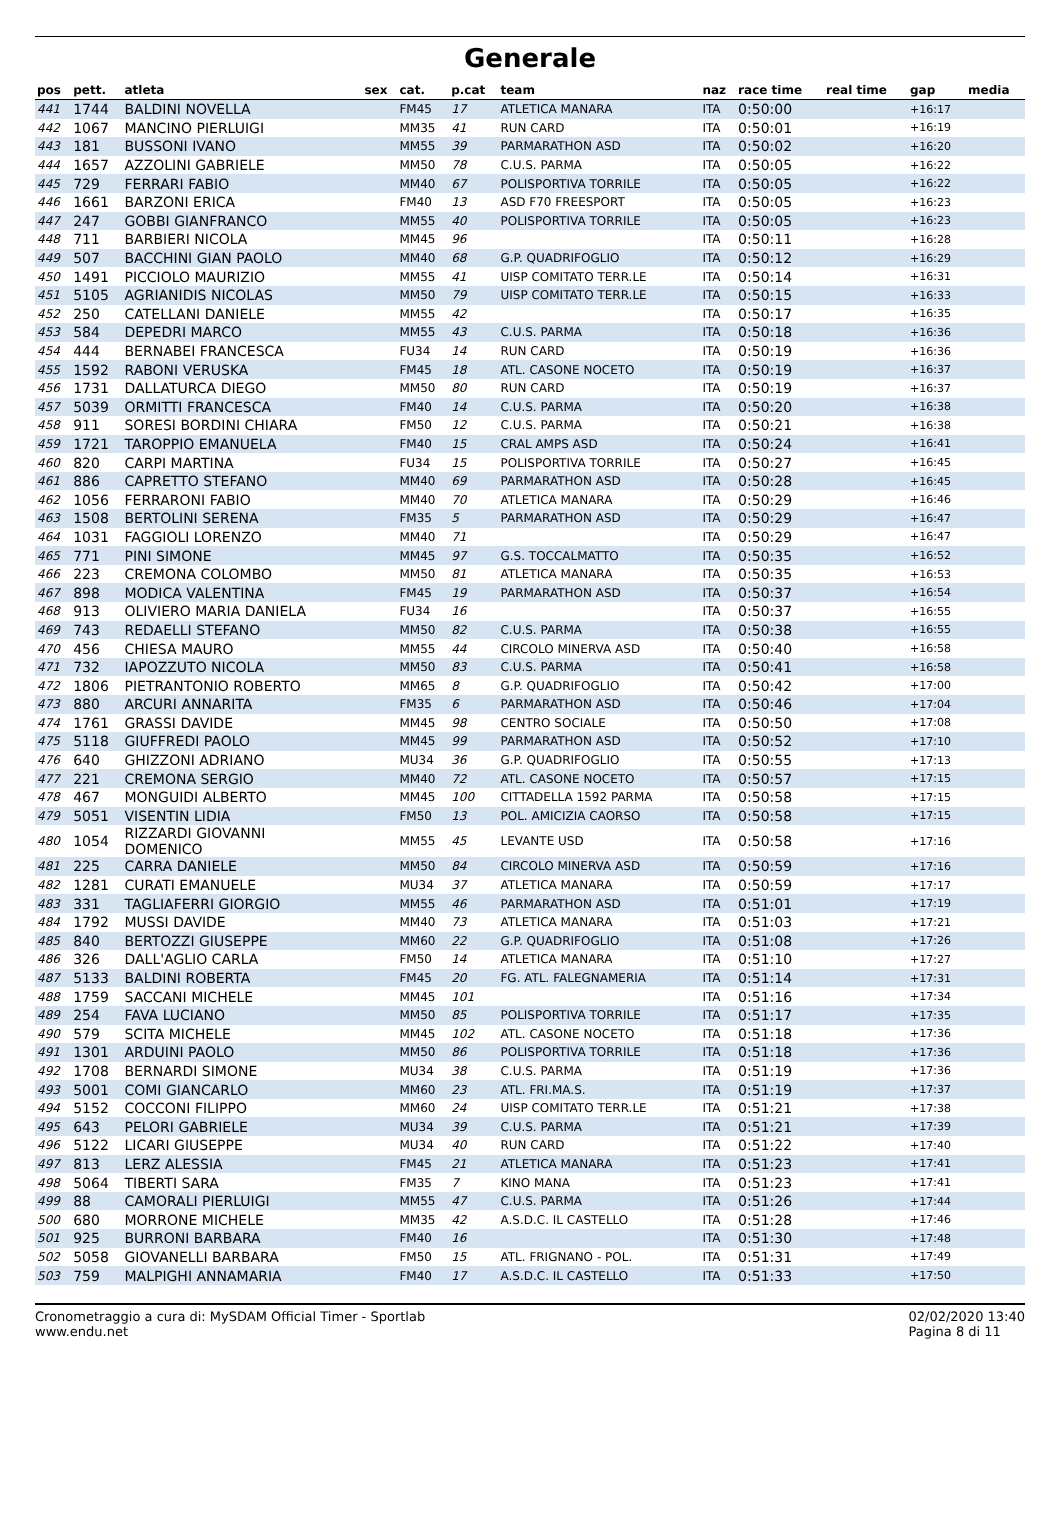Generale
| pos | pett. | atleta | sex | cat. | p.cat | team | naz | race time | real time | gap | media |
| --- | --- | --- | --- | --- | --- | --- | --- | --- | --- | --- | --- |
| 441 | 1744 | BALDINI NOVELLA | | FM45 | 17 | ATLETICA MANARA | ITA | 0:50:00 | | +16:17 | |
| 442 | 1067 | MANCINO PIERLUIGI | | MM35 | 41 | RUN CARD | ITA | 0:50:01 | | +16:19 | |
| 443 | 181 | BUSSONI IVANO | | MM55 | 39 | PARMARATHON ASD | ITA | 0:50:02 | | +16:20 | |
| 444 | 1657 | AZZOLINI GABRIELE | | MM50 | 78 | C.U.S. PARMA | ITA | 0:50:05 | | +16:22 | |
| 445 | 729 | FERRARI FABIO | | MM40 | 67 | POLISPORTIVA TORRILE | ITA | 0:50:05 | | +16:22 | |
| 446 | 1661 | BARZONI ERICA | | FM40 | 13 | ASD F70 FREESPORT | ITA | 0:50:05 | | +16:23 | |
| 447 | 247 | GOBBI GIANFRANCO | | MM55 | 40 | POLISPORTIVA TORRILE | ITA | 0:50:05 | | +16:23 | |
| 448 | 711 | BARBIERI NICOLA | | MM45 | 96 | | ITA | 0:50:11 | | +16:28 | |
| 449 | 507 | BACCHINI GIAN PAOLO | | MM40 | 68 | G.P. QUADRIFOGLIO | ITA | 0:50:12 | | +16:29 | |
| 450 | 1491 | PICCIOLO MAURIZIO | | MM55 | 41 | UISP COMITATO TERR.LE | ITA | 0:50:14 | | +16:31 | |
| 451 | 5105 | AGRIANIDIS NICOLAS | | MM50 | 79 | UISP COMITATO TERR.LE | ITA | 0:50:15 | | +16:33 | |
| 452 | 250 | CATELLANI DANIELE | | MM55 | 42 | | ITA | 0:50:17 | | +16:35 | |
| 453 | 584 | DEPEDRI MARCO | | MM55 | 43 | C.U.S. PARMA | ITA | 0:50:18 | | +16:36 | |
| 454 | 444 | BERNABEI FRANCESCA | | FU34 | 14 | RUN CARD | ITA | 0:50:19 | | +16:36 | |
| 455 | 1592 | RABONI VERUSKA | | FM45 | 18 | ATL. CASONE NOCETO | ITA | 0:50:19 | | +16:37 | |
| 456 | 1731 | DALLATURCA DIEGO | | MM50 | 80 | RUN CARD | ITA | 0:50:19 | | +16:37 | |
| 457 | 5039 | ORMITTI FRANCESCA | | FM40 | 14 | C.U.S. PARMA | ITA | 0:50:20 | | +16:38 | |
| 458 | 911 | SORESI BORDINI CHIARA | | FM50 | 12 | C.U.S. PARMA | ITA | 0:50:21 | | +16:38 | |
| 459 | 1721 | TAROPPIO EMANUELA | | FM40 | 15 | CRAL AMPS ASD | ITA | 0:50:24 | | +16:41 | |
| 460 | 820 | CARPI MARTINA | | FU34 | 15 | POLISPORTIVA TORRILE | ITA | 0:50:27 | | +16:45 | |
| 461 | 886 | CAPRETTO STEFANO | | MM40 | 69 | PARMARATHON ASD | ITA | 0:50:28 | | +16:45 | |
| 462 | 1056 | FERRARONI FABIO | | MM40 | 70 | ATLETICA MANARA | ITA | 0:50:29 | | +16:46 | |
| 463 | 1508 | BERTOLINI SERENA | | FM35 | 5 | PARMARATHON ASD | ITA | 0:50:29 | | +16:47 | |
| 464 | 1031 | FAGGIOLI LORENZO | | MM40 | 71 | | ITA | 0:50:29 | | +16:47 | |
| 465 | 771 | PINI SIMONE | | MM45 | 97 | G.S. TOCCALMATTO | ITA | 0:50:35 | | +16:52 | |
| 466 | 223 | CREMONA COLOMBO | | MM50 | 81 | ATLETICA MANARA | ITA | 0:50:35 | | +16:53 | |
| 467 | 898 | MODICA VALENTINA | | FM45 | 19 | PARMARATHON ASD | ITA | 0:50:37 | | +16:54 | |
| 468 | 913 | OLIVIERO MARIA DANIELA | | FU34 | 16 | | ITA | 0:50:37 | | +16:55 | |
| 469 | 743 | REDAELLI STEFANO | | MM50 | 82 | C.U.S. PARMA | ITA | 0:50:38 | | +16:55 | |
| 470 | 456 | CHIESA MAURO | | MM55 | 44 | CIRCOLO MINERVA ASD | ITA | 0:50:40 | | +16:58 | |
| 471 | 732 | IAPOZZUTO NICOLA | | MM50 | 83 | C.U.S. PARMA | ITA | 0:50:41 | | +16:58 | |
| 472 | 1806 | PIETRANTONIO ROBERTO | | MM65 | 8 | G.P. QUADRIFOGLIO | ITA | 0:50:42 | | +17:00 | |
| 473 | 880 | ARCURI ANNARITA | | FM35 | 6 | PARMARATHON ASD | ITA | 0:50:46 | | +17:04 | |
| 474 | 1761 | GRASSI DAVIDE | | MM45 | 98 | CENTRO SOCIALE | ITA | 0:50:50 | | +17:08 | |
| 475 | 5118 | GIUFFREDI PAOLO | | MM45 | 99 | PARMARATHON ASD | ITA | 0:50:52 | | +17:10 | |
| 476 | 640 | GHIZZONI ADRIANO | | MU34 | 36 | G.P. QUADRIFOGLIO | ITA | 0:50:55 | | +17:13 | |
| 477 | 221 | CREMONA SERGIO | | MM40 | 72 | ATL. CASONE NOCETO | ITA | 0:50:57 | | +17:15 | |
| 478 | 467 | MONGUIDI ALBERTO | | MM45 | 100 | CITTADELLA 1592 PARMA | ITA | 0:50:58 | | +17:15 | |
| 479 | 5051 | VISENTIN LIDIA | | FM50 | 13 | POL. AMICIZIA CAORSO | ITA | 0:50:58 | | +17:15 | |
| 480 | 1054 | RIZZARDI GIOVANNI DOMENICO | | MM55 | 45 | LEVANTE USD | ITA | 0:50:58 | | +17:16 | |
| 481 | 225 | CARRA DANIELE | | MM50 | 84 | CIRCOLO MINERVA ASD | ITA | 0:50:59 | | +17:16 | |
| 482 | 1281 | CURATI EMANUELE | | MU34 | 37 | ATLETICA MANARA | ITA | 0:50:59 | | +17:17 | |
| 483 | 331 | TAGLIAFERRI GIORGIO | | MM55 | 46 | PARMARATHON ASD | ITA | 0:51:01 | | +17:19 | |
| 484 | 1792 | MUSSI DAVIDE | | MM40 | 73 | ATLETICA MANARA | ITA | 0:51:03 | | +17:21 | |
| 485 | 840 | BERTOZZI GIUSEPPE | | MM60 | 22 | G.P. QUADRIFOGLIO | ITA | 0:51:08 | | +17:26 | |
| 486 | 326 | DALL'AGLIO CARLA | | FM50 | 14 | ATLETICA MANARA | ITA | 0:51:10 | | +17:27 | |
| 487 | 5133 | BALDINI ROBERTA | | FM45 | 20 | FG. ATL. FALEGNAMERIA | ITA | 0:51:14 | | +17:31 | |
| 488 | 1759 | SACCANI MICHELE | | MM45 | 101 | | ITA | 0:51:16 | | +17:34 | |
| 489 | 254 | FAVA LUCIANO | | MM50 | 85 | POLISPORTIVA TORRILE | ITA | 0:51:17 | | +17:35 | |
| 490 | 579 | SCITA MICHELE | | MM45 | 102 | ATL. CASONE NOCETO | ITA | 0:51:18 | | +17:36 | |
| 491 | 1301 | ARDUINI PAOLO | | MM50 | 86 | POLISPORTIVA TORRILE | ITA | 0:51:18 | | +17:36 | |
| 492 | 1708 | BERNARDI SIMONE | | MU34 | 38 | C.U.S. PARMA | ITA | 0:51:19 | | +17:36 | |
| 493 | 5001 | COMI GIANCARLO | | MM60 | 23 | ATL. FRI.MA.S. | ITA | 0:51:19 | | +17:37 | |
| 494 | 5152 | COCCONI FILIPPO | | MM60 | 24 | UISP COMITATO TERR.LE | ITA | 0:51:21 | | +17:38 | |
| 495 | 643 | PELORI GABRIELE | | MU34 | 39 | C.U.S. PARMA | ITA | 0:51:21 | | +17:39 | |
| 496 | 5122 | LICARI GIUSEPPE | | MU34 | 40 | RUN CARD | ITA | 0:51:22 | | +17:40 | |
| 497 | 813 | LERZ ALESSIA | | FM45 | 21 | ATLETICA MANARA | ITA | 0:51:23 | | +17:41 | |
| 498 | 5064 | TIBERTI SARA | | FM35 | 7 | KINO MANA | ITA | 0:51:23 | | +17:41 | |
| 499 | 88 | CAMORALI PIERLUIGI | | MM55 | 47 | C.U.S. PARMA | ITA | 0:51:26 | | +17:44 | |
| 500 | 680 | MORRONE MICHELE | | MM35 | 42 | A.S.D.C. IL CASTELLO | ITA | 0:51:28 | | +17:46 | |
| 501 | 925 | BURRONI BARBARA | | FM40 | 16 | | ITA | 0:51:30 | | +17:48 | |
| 502 | 5058 | GIOVANELLI BARBARA | | FM50 | 15 | ATL. FRIGNANO - POL. | ITA | 0:51:31 | | +17:49 | |
| 503 | 759 | MALPIGHI ANNAMARIA | | FM40 | 17 | A.S.D.C. IL CASTELLO | ITA | 0:51:33 | | +17:50 | |
Cronometraggio a cura di: MySDAM Official Timer - Sportlab
www.endu.net
02/02/2020 13:40
Pagina 8 di 11